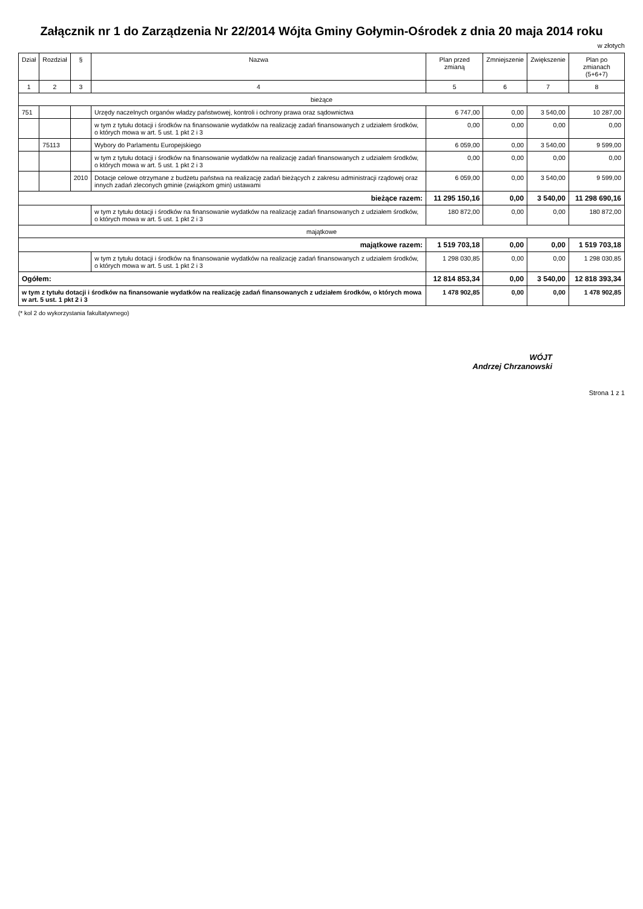Załącznik nr 1 do Zarządzenia Nr 22/2014 Wójta Gminy Gołymin-Ośrodek z dnia 20 maja 2014 roku
w złotych
| Dział | Rozdział | § | Nazwa | Plan przed zmianą | Zmniejszenie | Zwiększenie | Plan po zmianach (5+6+7) |
| --- | --- | --- | --- | --- | --- | --- | --- |
| 1 | 2 | 3 | 4 | 5 | 6 | 7 | 8 |
| bieżące | | | | | | | |
| 751 | | | Urzędy naczelnych organów władzy państwowej, kontroli i ochrony prawa oraz sądownictwa | 6 747,00 | 0,00 | 3 540,00 | 10 287,00 |
| | | | w tym z tytułu dotacji i środków na finansowanie wydatków na realizację zadań finansowanych z udziałem środków, o których mowa w art. 5 ust. 1 pkt 2 i 3 | 0,00 | 0,00 | 0,00 | 0,00 |
| | 75113 | | Wybory do Parlamentu Europejskiego | 6 059,00 | 0,00 | 3 540,00 | 9 599,00 |
| | | | w tym z tytułu dotacji i środków na finansowanie wydatków na realizację zadań finansowanych z udziałem środków, o których mowa w art. 5 ust. 1 pkt 2 i 3 | 0,00 | 0,00 | 0,00 | 0,00 |
| | | 2010 | Dotacje celowe otrzymane z budżetu państwa na realizację zadań bieżących z zakresu administracji rządowej oraz innych zadań zleconych gminie (związkom gmin) ustawami | 6 059,00 | 0,00 | 3 540,00 | 9 599,00 |
| bieżące razem: | | | | 11 295 150,16 | 0,00 | 3 540,00 | 11 298 690,16 |
| | | | w tym z tytułu dotacji i środków na finansowanie wydatków na realizację zadań finansowanych z udziałem środków, o których mowa w art. 5 ust. 1 pkt 2 i 3 | 180 872,00 | 0,00 | 0,00 | 180 872,00 |
| majątkowe | | | | | | | |
| majątkowe razem: | | | | 1 519 703,18 | 0,00 | 0,00 | 1 519 703,18 |
| | | | w tym z tytułu dotacji i środków na finansowanie wydatków na realizację zadań finansowanych z udziałem środków, o których mowa w art. 5 ust. 1 pkt 2 i 3 | 1 298 030,85 | 0,00 | 0,00 | 1 298 030,85 |
| Ogółem: | | | | 12 814 853,34 | 0,00 | 3 540,00 | 12 818 393,34 |
| w tym z tytułu dotacji i środków na finansowanie wydatków na realizację zadań finansowanych z udziałem środków, o których mowa w art. 5 ust. 1 pkt 2 i 3 | | | | 1 478 902,85 | 0,00 | 0,00 | 1 478 902,85 |
(* kol 2 do wykorzystania fakultatywnego)
WÓJT
Andrzej Chrzanowski
Strona 1 z 1